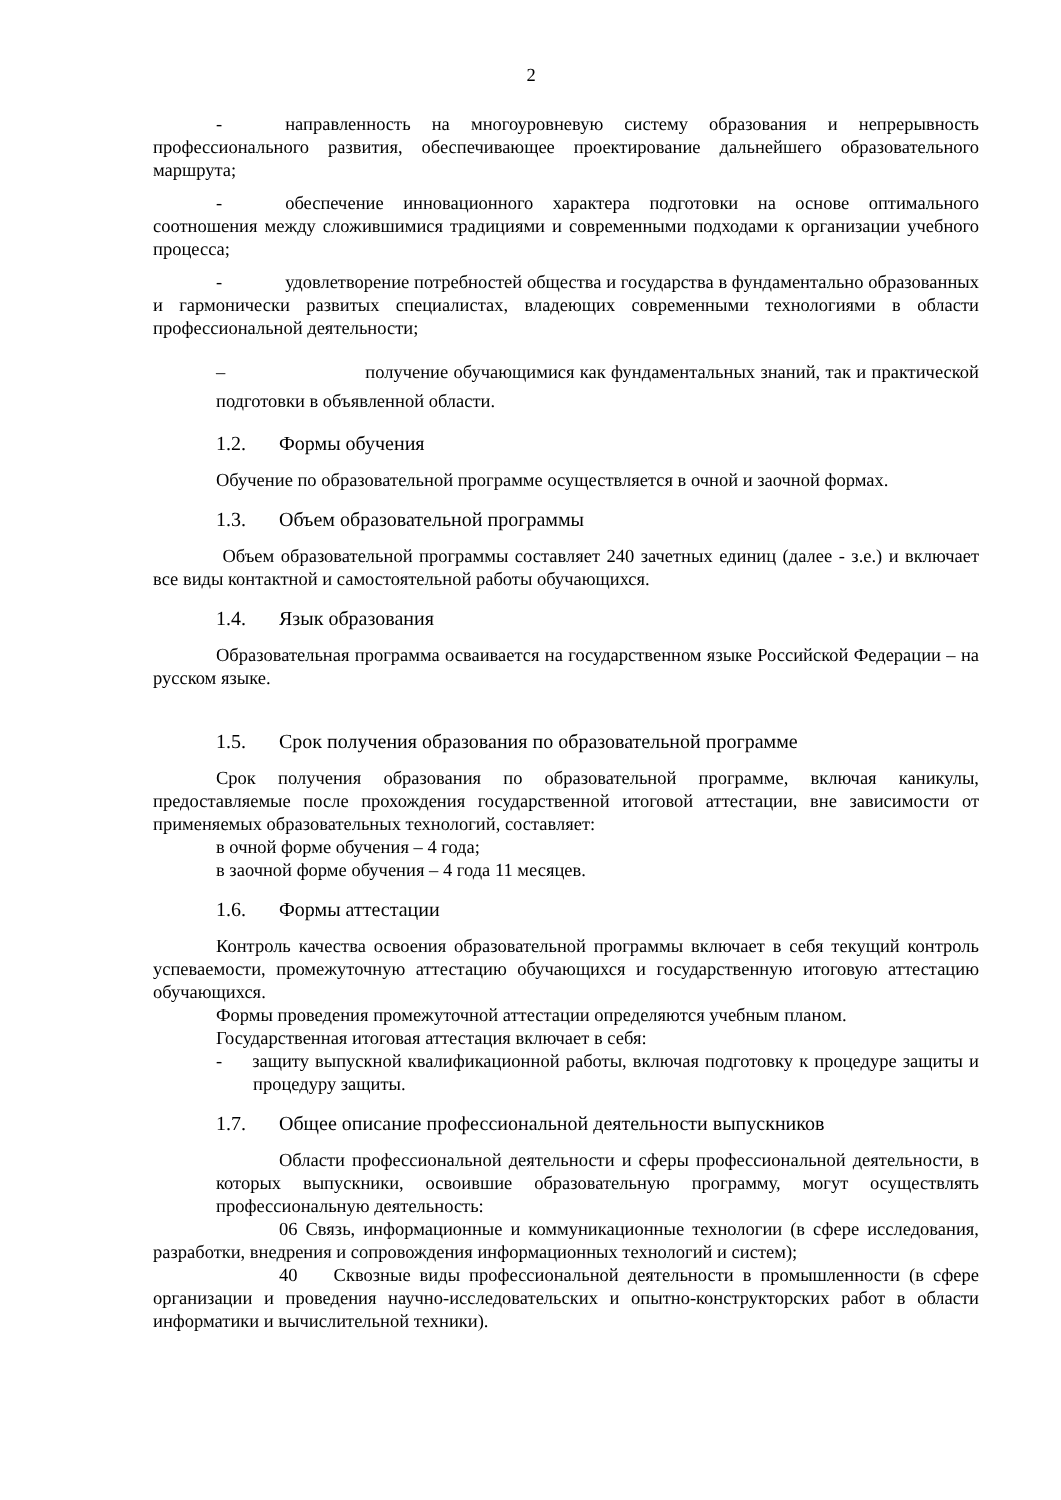2
- направленность на многоуровневую систему образования и непрерывность профессионального развития, обеспечивающее проектирование дальнейшего образовательного маршрута;
- обеспечение инновационного характера подготовки на основе оптимального соотношения между сложившимися традициями и современными подходами к организации учебного процесса;
- удовлетворение потребностей общества и государства в фундаментально образованных и гармонически развитых специалистах, владеющих современными технологиями в области профессиональной деятельности;
– получение обучающимися как фундаментальных знаний, так и практической подготовки в объявленной области.
1.2. Формы обучения
Обучение по образовательной программе осуществляется в очной и заочной формах.
1.3. Объем образовательной программы
Объем образовательной программы составляет 240 зачетных единиц (далее - з.е.) и включает все виды контактной и самостоятельной работы обучающихся.
1.4. Язык образования
Образовательная программа осваивается на государственном языке Российской Федерации – на русском языке.
1.5. Срок получения образования по образовательной программе
Срок получения образования по образовательной программе, включая каникулы, предоставляемые после прохождения государственной итоговой аттестации, вне зависимости от применяемых образовательных технологий, составляет:
в очной форме обучения – 4 года;
в заочной форме обучения – 4 года 11 месяцев.
1.6. Формы аттестации
Контроль качества освоения образовательной программы включает в себя текущий контроль успеваемости, промежуточную аттестацию обучающихся и государственную итоговую аттестацию обучающихся.
Формы проведения промежуточной аттестации определяются учебным планом.
Государственная итоговая аттестация включает в себя:
- защиту выпускной квалификационной работы, включая подготовку к процедуре защиты и процедуру защиты.
1.7. Общее описание профессиональной деятельности выпускников
Области профессиональной деятельности и сферы профессиональной деятельности, в которых выпускники, освоившие образовательную программу, могут осуществлять профессиональную деятельность:
06 Связь, информационные и коммуникационные технологии (в сфере исследования, разработки, внедрения и сопровождения информационных технологий и систем);
40 Сквозные виды профессиональной деятельности в промышленности (в сфере организации и проведения научно-исследовательских и опытно-конструкторских работ в области информатики и вычислительной техники).